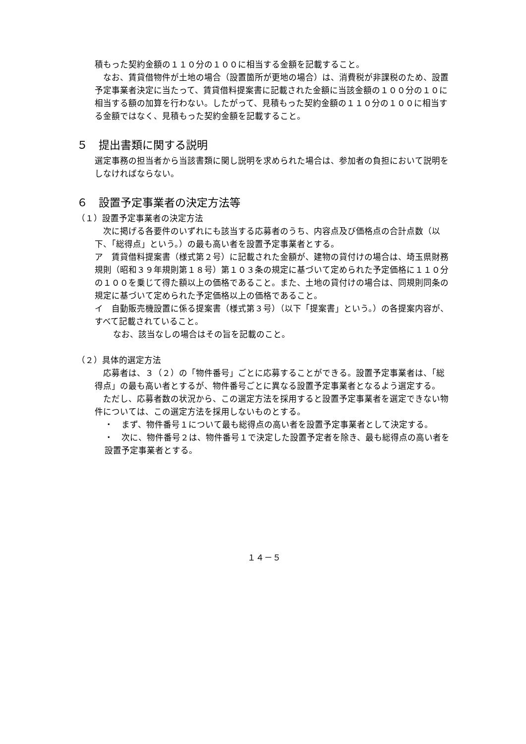積もった契約金額の１１０分の１００に相当する金額を記載すること。
　なお、賃貸借物件が土地の場合（設置箇所が更地の場合）は、消費税が非課税のため、設置予定事業者決定に当たって、賃貸借料提案書に記載された金額に当該金額の１００分の１０に相当する額の加算を行わない。したがって、見積もった契約金額の１１０分の１００に相当する金額ではなく、見積もった契約金額を記載すること。
５　提出書類に関する説明
選定事務の担当者から当該書類に関し説明を求められた場合は、参加者の負担において説明をしなければならない。
６　設置予定事業者の決定方法等
（１）設置予定事業者の決定方法
　次に掲げる各要件のいずれにも該当する応募者のうち、内容点及び価格点の合計点数（以下、「総得点」という。）の最も高い者を設置予定事業者とする。
ア　賃貸借料提案書（様式第２号）に記載された金額が、建物の貸付けの場合は、埼玉県財務規則（昭和３９年規則第１８号）第１０３条の規定に基づいて定められた予定価格に１１０分の１００を乗じて得た額以上の価格であること。また、土地の貸付けの場合は、同規則同条の規定に基づいて定められた予定価格以上の価格であること。
イ　自動販売機設置に係る提案書（様式第３号）（以下「提案書」という。）の各提案内容が、すべて記載されていること。
　なお、該当なしの場合はその旨を記載のこと。
（２）具体的選定方法
　応募者は、３（２）の「物件番号」ごとに応募することができる。設置予定事業者は、「総得点」の最も高い者とするが、物件番号ごとに異なる設置予定事業者となるよう選定する。
　ただし、応募者数の状況から、この選定方法を採用すると設置予定事業者を選定できない物件については、この選定方法を採用しないものとする。
・　まず、物件番号１について最も総得点の高い者を設置予定事業者として決定する。
・　次に、物件番号２は、物件番号１で決定した設置予定者を除き、最も総得点の高い者を設置予定事業者とする。
１４－５